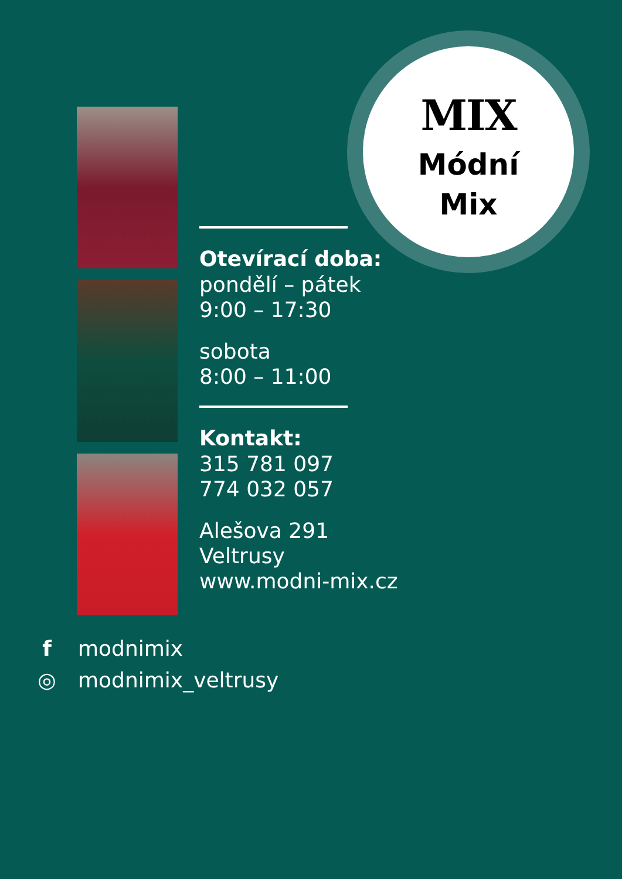MIX
Módní
Mix
Otevírací doba:
pondělí – pátek
9:00 – 17:30
sobota
8:00 – 11:00
Kontakt:
315 781 097
774 032 057
Alešova 291
Veltrusy
www.modni-mix.cz
f modnimix
◎ modnimix_veltrusy